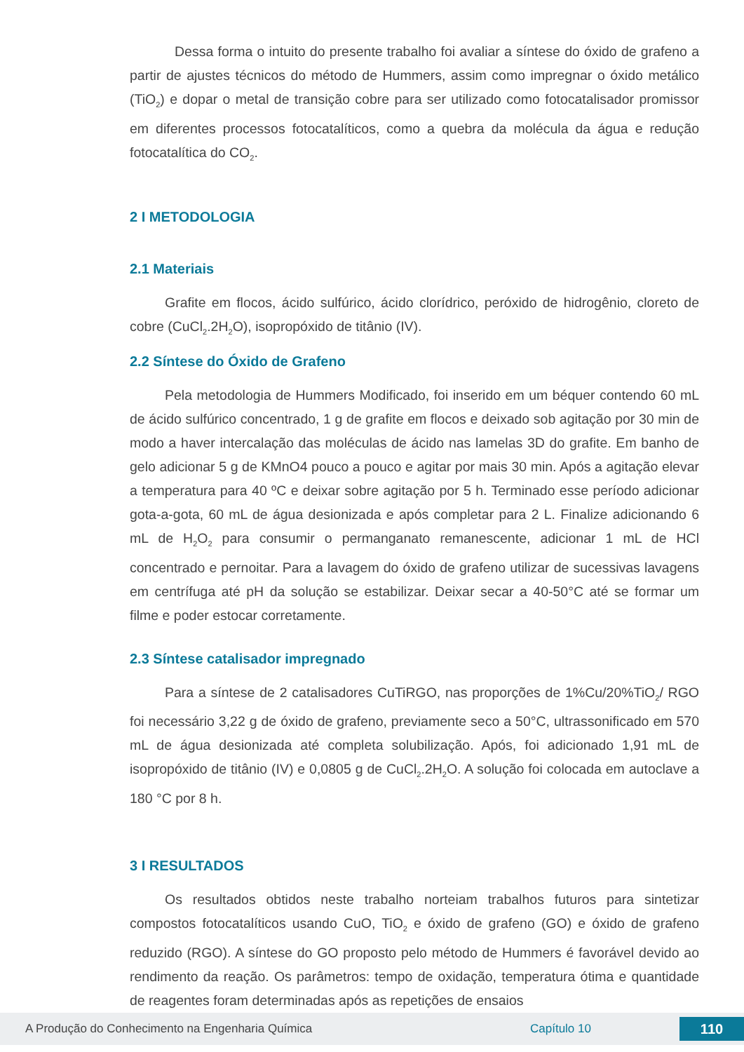Dessa forma o intuito do presente trabalho foi avaliar a síntese do óxido de grafeno a partir de ajustes técnicos do método de Hummers, assim como impregnar o óxido metálico (TiO<sub>2</sub>) e dopar o metal de transição cobre para ser utilizado como fotocatalisador promissor em diferentes processos fotocatalíticos, como a quebra da molécula da água e redução fotocatalítica do CO<sub>2</sub>.
2 I METODOLOGIA
2.1 Materiais
Grafite em flocos, ácido sulfúrico, ácido clorídrico, peróxido de hidrogênio, cloreto de cobre (CuCl<sub>2</sub>.2H<sub>2</sub>O), isopropóxido de titânio (IV).
2.2 Síntese do Óxido de Grafeno
Pela metodologia de Hummers Modificado, foi inserido em um béquer contendo 60 mL de ácido sulfúrico concentrado, 1 g de grafite em flocos e deixado sob agitação por 30 min de modo a haver intercalação das moléculas de ácido nas lamelas 3D do grafite. Em banho de gelo adicionar 5 g de KMnO4 pouco a pouco e agitar por mais 30 min. Após a agitação elevar a temperatura para 40 ºC e deixar sobre agitação por 5 h. Terminado esse período adicionar gota-a-gota, 60 mL de água desionizada e após completar para 2 L. Finalize adicionando 6 mL de H<sub>2</sub>O<sub>2</sub> para consumir o permanganato remanescente, adicionar 1 mL de HCl concentrado e pernoitar. Para a lavagem do óxido de grafeno utilizar de sucessivas lavagens em centrífuga até pH da solução se estabilizar. Deixar secar a 40-50°C até se formar um filme e poder estocar corretamente.
2.3 Síntese catalisador impregnado
Para a síntese de 2 catalisadores CuTiRGO, nas proporções de 1%Cu/20%TiO<sub>2</sub>/ RGO foi necessário 3,22 g de óxido de grafeno, previamente seco a 50°C, ultrassonificado em 570 mL de água desionizada até completa solubilização. Após, foi adicionado 1,91 mL de isopropóxido de titânio (IV) e 0,0805 g de CuCl<sub>2</sub>.2H<sub>2</sub>O. A solução foi colocada em autoclave a 180 °C por 8 h.
3 I RESULTADOS
Os resultados obtidos neste trabalho norteiam trabalhos futuros para sintetizar compostos fotocatalíticos usando CuO, TiO<sub>2</sub> e óxido de grafeno (GO) e óxido de grafeno reduzido (RGO). A síntese do GO proposto pelo método de Hummers é favorável devido ao rendimento da reação. Os parâmetros: tempo de oxidação, temperatura ótima e quantidade de reagentes foram determinadas após as repetições de ensaios
A Produção do Conhecimento na Engenharia Química Capítulo 10 110